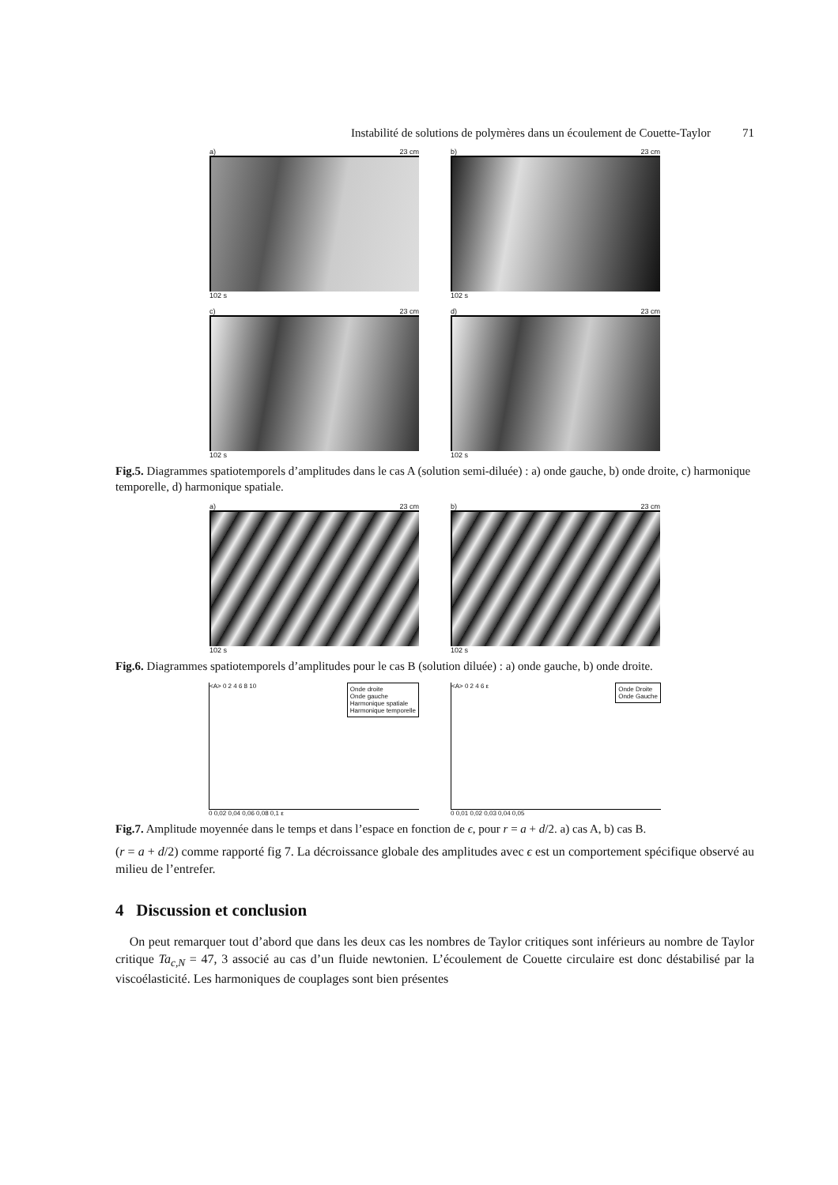Instabilité de solutions de polymères dans un écoulement de Couette-Taylor 71
a) 23 cm
102 s
b) 23 cm
102 s
c) 23 cm
102 s
d) 23 cm
102 s
Fig.5. Diagrammes spatiotemporels d’amplitudes dans le cas A (solution semi-diluée) : a) onde gauche, b) onde droite, c) harmonique temporelle, d) harmonique spatiale.
a) 23 cm
102 s
b) 23 cm
102 s
Fig.6. Diagrammes spatiotemporels d’amplitudes pour le cas B (solution diluée) : a) onde gauche, b) onde droite.
Onde droite
Onde gauche
Harmonique spatiale
Harmonique temporelle
<A> 0 2 4 6 8 10
0 0,02 0,04 0,06 0,08 0,1 ε
Onde Droite
Onde Gauche
<A> 0 2 4 6 ε
0 0,01 0,02 0,03 0,04 0,05
Fig.7. Amplitude moyennée dans le temps et dans l’espace en fonction de ϵ, pour r = a + d/2. a) cas A, b) cas B.
(r = a + d/2) comme rapporté fig 7. La décroissance globale des amplitudes avec ϵ est un comportement spécifique observé au milieu de l’entrefer.
4 Discussion et conclusion
On peut remarquer tout d’abord que dans les deux cas les nombres de Taylor critiques sont inférieurs au nombre de Taylor critique Ta<sub>c,N</sub> = 47, 3 associé au cas d’un fluide newtonien. L’écoulement de Couette circulaire est donc déstabilisé par la viscoélasticité. Les harmoniques de couplages sont bien présentes